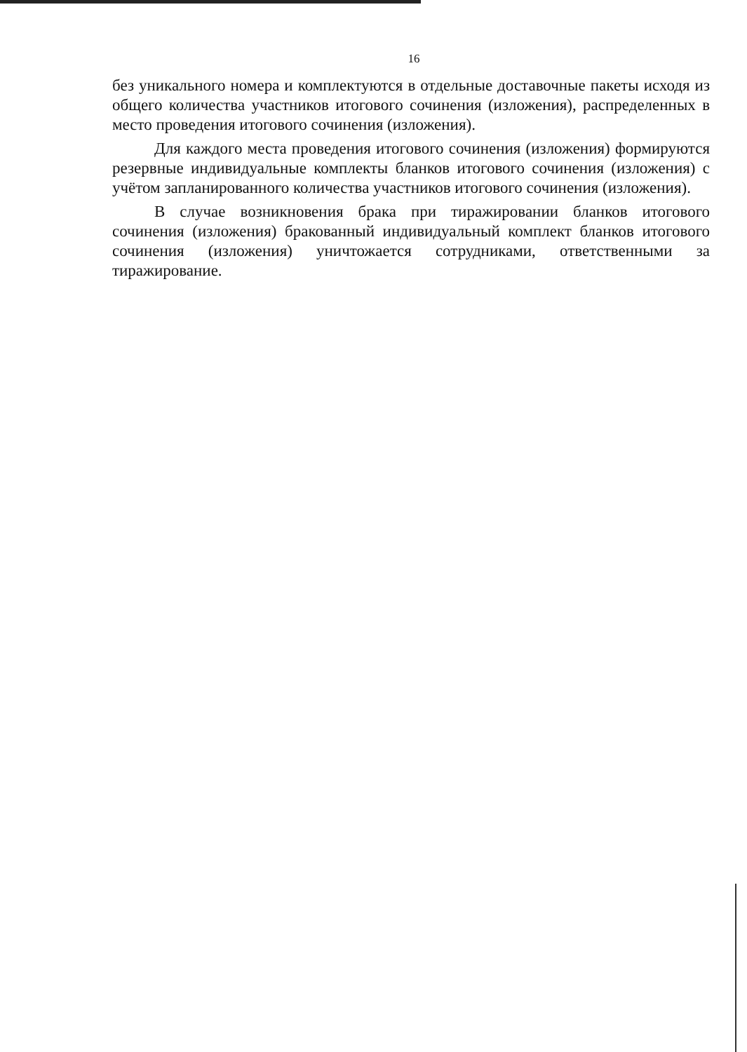16
без уникального номера и комплектуются в отдельные доставочные пакеты исходя из общего количества участников итогового сочинения (изложения), распределенных в место проведения итогового сочинения (изложения).
Для каждого места проведения итогового сочинения (изложения) формируются резервные индивидуальные комплекты бланков итогового сочинения (изложения) с учётом запланированного количества участников итогового сочинения (изложения).
В случае возникновения брака при тиражировании бланков итогового сочинения (изложения) бракованный индивидуальный комплект бланков итогового сочинения (изложения) уничтожается сотрудниками, ответственными за тиражирование.